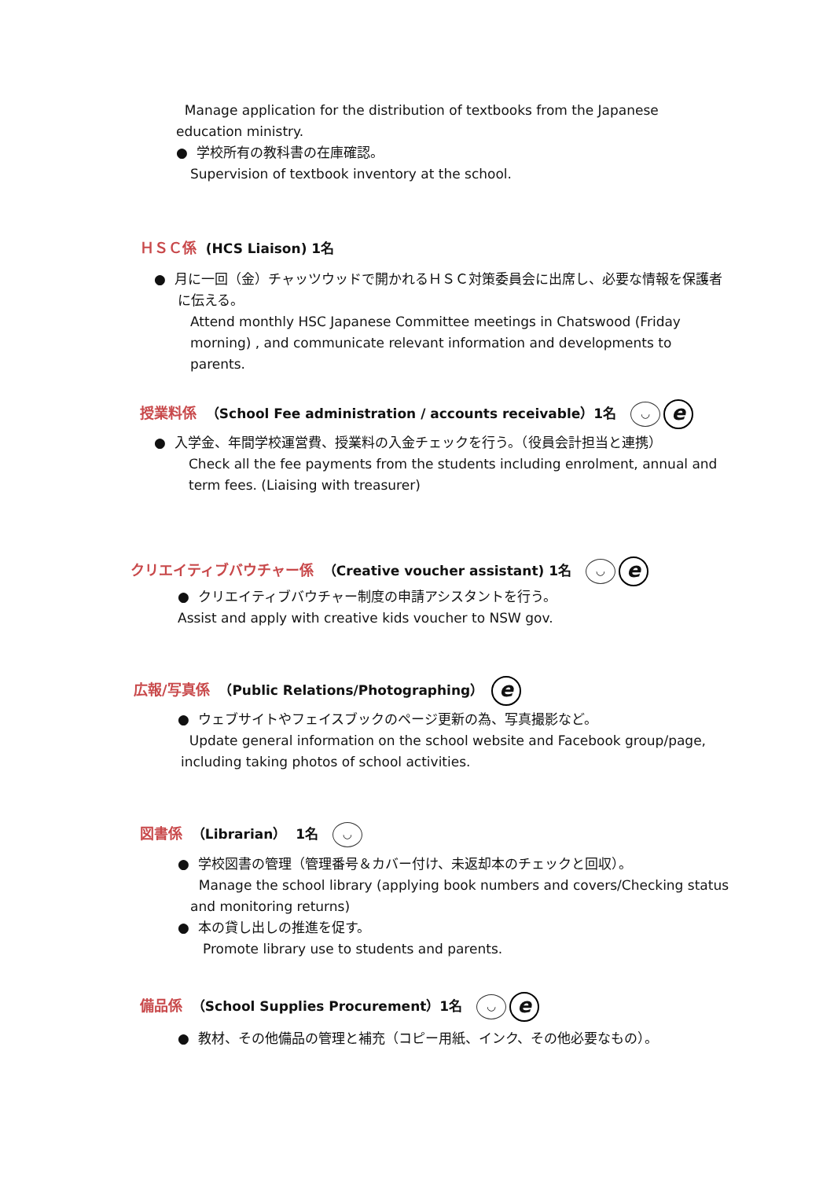Manage application for the distribution of textbooks from the Japanese education ministry.
● 学校所有の教科書の在庫確認。
Supervision of textbook inventory at the school.
ＨＳＣ係 (HCS Liaison) 1名
● 月に一回（金）チャッツウッドで開かれるＨＳＣ対策委員会に出席し、必要な情報を保護者に伝える。
Attend monthly HSC Japanese Committee meetings in Chatswood (Friday morning) , and communicate relevant information and developments to parents.
授業料係 （School Fee administration / accounts receivable）1名 ◡ e
● 入学金、年間学校運営費、授業料の入金チェックを行う。（役員会計担当と連携）
Check all the fee payments from the students including enrolment, annual and term fees. (Liaising with treasurer)
クリエイティブバウチャー係 （Creative voucher assistant) 1名 ◡ e
● クリエイティブバウチャー制度の申請アシスタントを行う。
Assist and apply with creative kids voucher to NSW gov.
広報/写真係 （Public Relations/Photographing） e
● ウェブサイトやフェイスブックのページ更新の為、写真撮影など。
Update general information on the school website and Facebook group/page, including taking photos of school activities.
図書係 （Librarian） 1名 ◡
● 学校図書の管理（管理番号＆カバー付け、未返却本のチェックと回収）。
Manage the school library (applying book numbers and covers/Checking status and monitoring returns)
● 本の貸し出しの推進を促す。
Promote library use to students and parents.
備品係 （School Supplies Procurement）1名 ◡ e
● 教材、その他備品の管理と補充（コピー用紙、インク、その他必要なもの）。